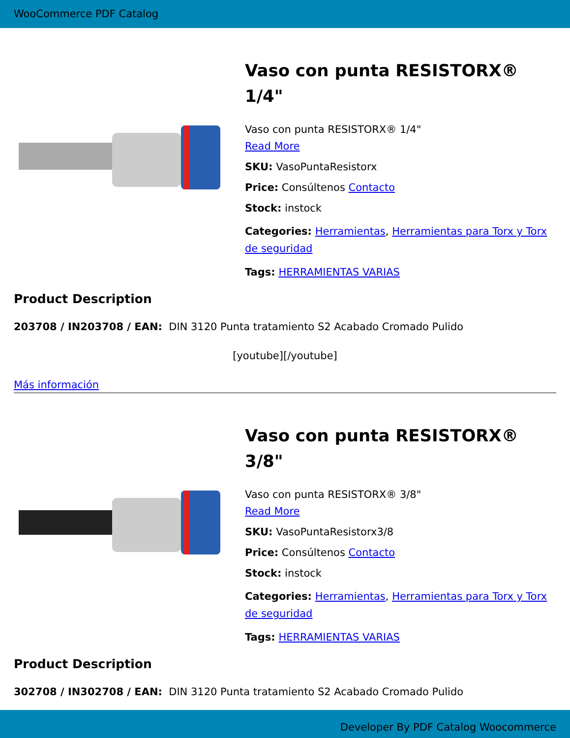WooCommerce PDF Catalog
Vaso con punta RESISTORX® 1/4"
Vaso con punta RESISTORX® 1/4"
Read More
SKU: VasoPuntaResistorx
Price: Consúltenos Contacto
Stock: instock
Categories: Herramientas, Herramientas para Torx y Torx de seguridad
Tags: HERRAMIENTAS VARIAS
Product Description
203708 / IN203708 / EAN: DIN 3120 Punta tratamiento S2 Acabado Cromado Pulido
[youtube][/youtube]
Más información
Vaso con punta RESISTORX® 3/8"
Vaso con punta RESISTORX® 3/8"
Read More
SKU: VasoPuntaResistorx3/8
Price: Consúltenos Contacto
Stock: instock
Categories: Herramientas, Herramientas para Torx y Torx de seguridad
Tags: HERRAMIENTAS VARIAS
Product Description
302708 / IN302708 / EAN: DIN 3120 Punta tratamiento S2 Acabado Cromado Pulido
Developer By PDF Catalog Woocommerce